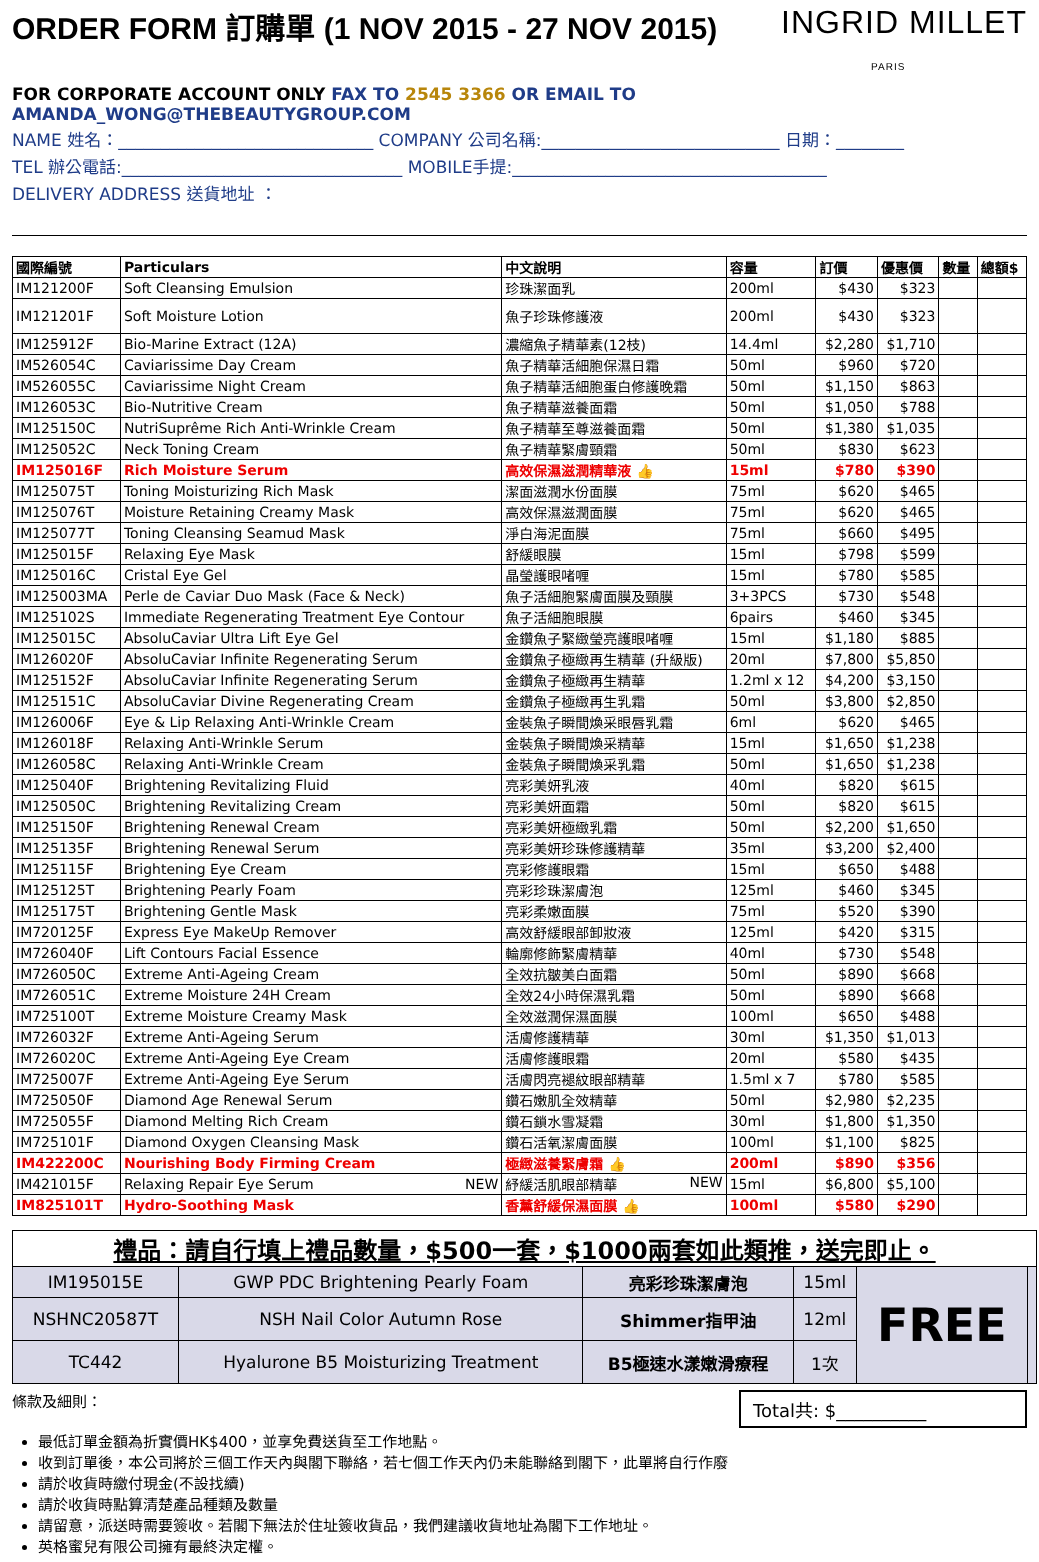ORDER FORM 訂購單 (1 NOV 2015 - 27 NOV 2015) INGRID MILLET
PARIS
FOR CORPORATE ACCOUNT ONLY FAX TO 2545 3366 OR EMAIL TO AMANDA_WONG@THEBEAUTYGROUP.COM
NAME 姓名：______________________________ COMPANY 公司名稱:____________________________ 日期：________
TEL 辦公電話:_________________________________ MOBILE手提:_____________________________________
DELIVERY ADDRESS 送貨地址 ：
| 國際編號 | Particulars | 中文說明 | 容量 | 訂價 | 優惠價 | 數量 | 總額$ |
| --- | --- | --- | --- | --- | --- | --- | --- |
| IM121200F | Soft Cleansing Emulsion | 珍珠潔面乳 | 200ml | $430 | $323 | | |
| IM121201F | Soft Moisture Lotion | 魚子珍珠修護液 | 200ml | $430 | $323 | | |
| IM125912F | Bio-Marine Extract (12A) | 濃縮魚子精華素(12枝) | 14.4ml | $2,280 | $1,710 | | |
| IM526054C | Caviarissime Day Cream | 魚子精華活細胞保濕日霜 | 50ml | $960 | $720 | | |
| IM526055C | Caviarissime Night Cream | 魚子精華活細胞蛋白修護晚霜 | 50ml | $1,150 | $863 | | |
| IM126053C | Bio-Nutritive Cream | 魚子精華滋養面霜 | 50ml | $1,050 | $788 | | |
| IM125150C | NutriSuprême Rich Anti-Wrinkle Cream | 魚子精華至尊滋養面霜 | 50ml | $1,380 | $1,035 | | |
| IM125052C | Neck Toning Cream | 魚子精華緊膚頸霜 | 50ml | $830 | $623 | | |
| IM125016F | Rich Moisture Serum | 高效保濕滋潤精華液 👍 | 15ml | $780 | $390 | | |
| IM125075T | Toning Moisturizing Rich Mask | 潔面滋潤水份面膜 | 75ml | $620 | $465 | | |
| IM125076T | Moisture Retaining Creamy Mask | 高效保濕滋潤面膜 | 75ml | $620 | $465 | | |
| IM125077T | Toning Cleansing Seamud Mask | 淨白海泥面膜 | 75ml | $660 | $495 | | |
| IM125015F | Relaxing Eye Mask | 舒緩眼膜 | 15ml | $798 | $599 | | |
| IM125016C | Cristal Eye Gel | 晶瑩護眼啫喱 | 15ml | $780 | $585 | | |
| IM125003MA | Perle de Caviar Duo Mask (Face & Neck) | 魚子活細胞緊膚面膜及頸膜 | 3+3PCS | $730 | $548 | | |
| IM125102S | Immediate Regenerating Treatment Eye Contour | 魚子活細胞眼膜 | 6pairs | $460 | $345 | | |
| IM125015C | AbsoluCaviar Ultra Lift Eye Gel | 金鑽魚子緊緻瑩亮護眼啫喱 | 15ml | $1,180 | $885 | | |
| IM126020F | AbsoluCaviar Infinite Regenerating Serum | 金鑽魚子極緻再生精華 (升級版) | 20ml | $7,800 | $5,850 | | |
| IM125152F | AbsoluCaviar Infinite Regenerating Serum | 金鑽魚子極緻再生精華 | 1.2ml x 12 | $4,200 | $3,150 | | |
| IM125151C | AbsoluCaviar Divine Regenerating Cream | 金鑽魚子極緻再生乳霜 | 50ml | $3,800 | $2,850 | | |
| IM126006F | Eye & Lip Relaxing Anti-Wrinkle Cream | 金裝魚子瞬間煥采眼唇乳霜 | 6ml | $620 | $465 | | |
| IM126018F | Relaxing Anti-Wrinkle Serum | 金裝魚子瞬間煥采精華 | 15ml | $1,650 | $1,238 | | |
| IM126058C | Relaxing Anti-Wrinkle Cream | 金裝魚子瞬間煥采乳霜 | 50ml | $1,650 | $1,238 | | |
| IM125040F | Brightening Revitalizing Fluid | 亮彩美妍乳液 | 40ml | $820 | $615 | | |
| IM125050C | Brightening Revitalizing Cream | 亮彩美妍面霜 | 50ml | $820 | $615 | | |
| IM125150F | Brightening Renewal Cream | 亮彩美妍極緻乳霜 | 50ml | $2,200 | $1,650 | | |
| IM125135F | Brightening Renewal Serum | 亮彩美妍珍珠修護精華 | 35ml | $3,200 | $2,400 | | |
| IM125115F | Brightening Eye Cream | 亮彩修護眼霜 | 15ml | $650 | $488 | | |
| IM125125T | Brightening Pearly Foam | 亮彩珍珠潔膚泡 | 125ml | $460 | $345 | | |
| IM125175T | Brightening Gentle Mask | 亮彩柔嫩面膜 | 75ml | $520 | $390 | | |
| IM720125F | Express Eye MakeUp Remover | 高效舒緩眼部卸妝液 | 125ml | $420 | $315 | | |
| IM726040F | Lift Contours Facial Essence | 輪廓修飾緊膚精華 | 40ml | $730 | $548 | | |
| IM726050C | Extreme Anti-Ageing Cream | 全效抗皺美白面霜 | 50ml | $890 | $668 | | |
| IM726051C | Extreme Moisture 24H Cream | 全效24小時保濕乳霜 | 50ml | $890 | $668 | | |
| IM725100T | Extreme Moisture Creamy Mask | 全效滋潤保濕面膜 | 100ml | $650 | $488 | | |
| IM726032F | Extreme Anti-Ageing Serum | 活膚修護精華 | 30ml | $1,350 | $1,013 | | |
| IM726020C | Extreme Anti-Ageing Eye Cream | 活膚修護眼霜 | 20ml | $580 | $435 | | |
| IM725007F | Extreme Anti-Ageing Eye Serum | 活膚閃亮褪紋眼部精華 | 1.5ml x 7 | $780 | $585 | | |
| IM725050F | Diamond Age Renewal Serum | 鑽石嫩肌全效精華 | 50ml | $2,980 | $2,235 | | |
| IM725055F | Diamond Melting Rich Cream | 鑽石鎖水雪凝霜 | 30ml | $1,800 | $1,350 | | |
| IM725101F | Diamond Oxygen Cleansing Mask | 鑽石活氧潔膚面膜 | 100ml | $1,100 | $825 | | |
| IM422200C | Nourishing Body Firming Cream | 極緻滋養緊膚霜 👍 | 200ml | $890 | $356 | | |
| IM421015F | Relaxing Repair Eye Serum NEW | 紓緩活肌眼部精華 NEW | 15ml | $6,800 | $5,100 | | |
| IM825101T | Hydro-Soothing Mask | 香薰舒緩保濕面膜 👍 | 100ml | $580 | $290 | | |
| 禮品：請自行填上禮品數量，$500一套，$1000兩套如此類推，送完即止。 | | | | | |
| IM195015E | GWP PDC Brightening Pearly Foam | 亮彩珍珠潔膚泡 | 15ml | FREE | |
| NSHNC20587T | NSH Nail Color Autumn Rose | Shimmer指甲油 | 12ml | | |
| TC442 | Hyalurone B5 Moisturizing Treatment | B5極速水漾嫩滑療程 | 1次 | | |
條款及細則： Total共: $__________
最低訂單金額為折實價HK$400，並享免費送貨至工作地點。
收到訂單後，本公司將於三個工作天內與閣下聯絡，若七個工作天內仍未能聯絡到閣下，此單將自行作廢
請於收貨時繳付現金(不設找續)
請於收貨時點算清楚產品種類及數量
請留意，派送時需要簽收。若閣下無法於住址簽收貨品，我們建議收貨地址為閣下工作地址。
英格蜜兒有限公司擁有最終決定權。